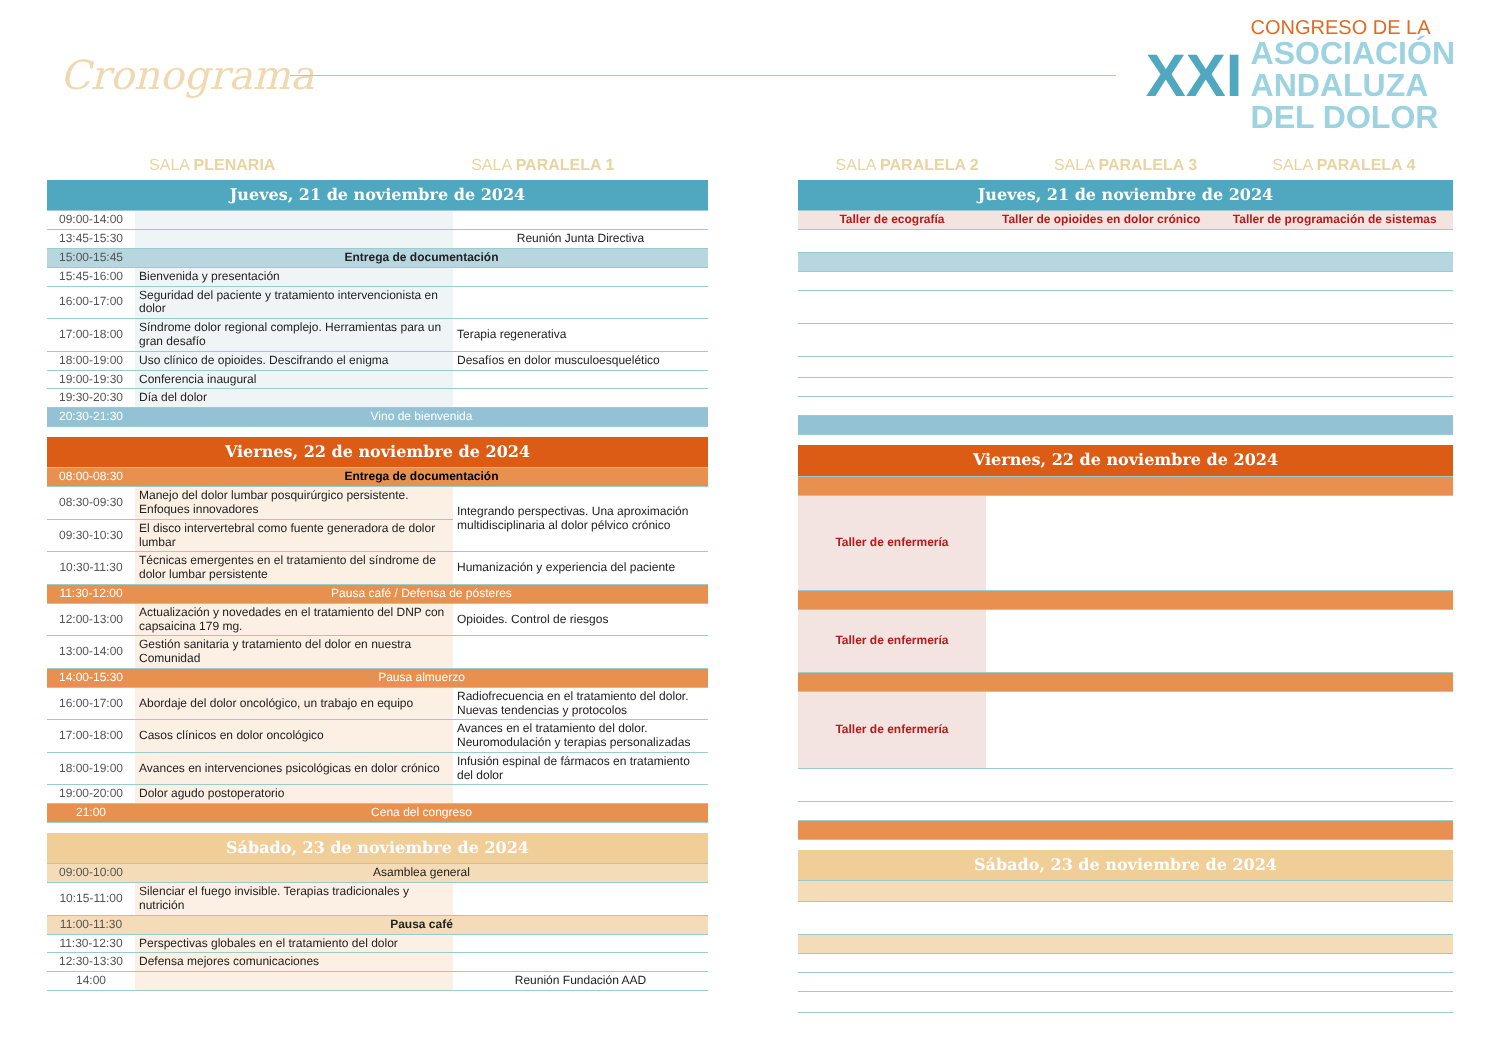Cronograma
XXI
CONGRESO DE LA
ASOCIACIÓN
ANDALUZA
DEL DOLOR
SALA PLENARIA SALA PARALELA 1
| Jueves, 21 de noviembre de 2024 | | |
| 09:00-14:00 | | |
| 13:45-15:30 | | Reunión Junta Directiva |
| 15:00-15:45 | Entrega de documentación | |
| 15:45-16:00 | Bienvenida y presentación | |
| 16:00-17:00 | Seguridad del paciente y tratamiento intervencionista en dolor | |
| 17:00-18:00 | Síndrome dolor regional complejo. Herramientas para un gran desafío | Terapia regenerativa |
| 18:00-19:00 | Uso clínico de opioides. Descifrando el enigma | Desafíos en dolor musculoesquelético |
| 19:00-19:30 | Conferencia inaugural | |
| 19:30-20:30 | Día del dolor | |
| 20:30-21:30 | Vino de bienvenida | |
| Viernes, 22 de noviembre de 2024 | | |
| 08:00-08:30 | Entrega de documentación | |
| 08:30-09:30 | Manejo del dolor lumbar posquirúrgico persistente. Enfoques innovadores | Integrando perspectivas. Una aproximación multidisciplinaria al dolor pélvico crónico |
| 09:30-10:30 | El disco intervertebral como fuente generadora de dolor lumbar | |
| 10:30-11:30 | Técnicas emergentes en el tratamiento del síndrome de dolor lumbar persistente | Humanización y experiencia del paciente |
| 11:30-12:00 | Pausa café / Defensa de pósteres | |
| 12:00-13:00 | Actualización y novedades en el tratamiento del DNP con capsaicina 179 mg. | Opioides. Control de riesgos |
| 13:00-14:00 | Gestión sanitaria y tratamiento del dolor en nuestra Comunidad | |
| 14:00-15:30 | Pausa almuerzo | |
| 16:00-17:00 | Abordaje del dolor oncológico, un trabajo en equipo | Radiofrecuencia en el tratamiento del dolor. Nuevas tendencias y protocolos |
| 17:00-18:00 | Casos clínicos en dolor oncológico | Avances en el tratamiento del dolor. Neuromodulación y terapias personalizadas |
| 18:00-19:00 | Avances en intervenciones psicológicas en dolor crónico | Infusión espinal de fármacos en tratamiento del dolor |
| 19:00-20:00 | Dolor agudo postoperatorio | |
| 21:00 | Cena del congreso | |
| Sábado, 23 de noviembre de 2024 | | |
| 09:00-10:00 | Asamblea general | |
| 10:15-11:00 | Silenciar el fuego invisible. Terapias tradicionales y nutrición | |
| 11:00-11:30 | Pausa café | |
| 11:30-12:30 | Perspectivas globales en el tratamiento del dolor | |
| 12:30-13:30 | Defensa mejores comunicaciones | |
| 14:00 | | Reunión Fundación AAD |
SALA PARALELA 2 SALA PARALELA 3 SALA PARALELA 4
| Jueves, 21 de noviembre de 2024 | | |
| Taller de ecografía | Taller de opioides en dolor crónico | Taller de programación de sistemas |
| Viernes, 22 de noviembre de 2024 | | |
| Taller de enfermería | | |
| Taller de enfermería | | |
| Taller de enfermería | | |
| Sábado, 23 de noviembre de 2024 | | |